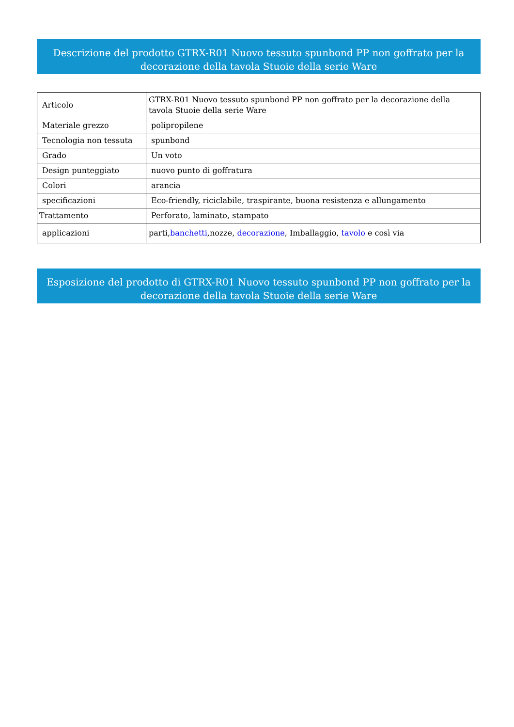Descrizione del prodotto GTRX-R01 Nuovo tessuto spunbond PP non goffrato per la decorazione della tavola Stuoie della serie Ware
| Articolo | GTRX-R01 Nuovo tessuto spunbond PP non goffrato per la decorazione della tavola Stuoie della serie Ware |
| Materiale grezzo | polipropilene |
| Tecnologia non tessuta | spunbond |
| Grado | Un voto |
| Design punteggiato | nuovo punto di goffratura |
| Colori | arancia |
| specificazioni | Eco-friendly, riciclabile, traspirante, buona resistenza e allungamento |
| Trattamento | Perforato, laminato, stampato |
| applicazioni | parti, banchetti ,nozze, decorazione , Imballaggio, tavolo e così via |
Esposizione del prodotto di GTRX-R01 Nuovo tessuto spunbond PP non goffrato per la decorazione della tavola Stuoie della serie Ware